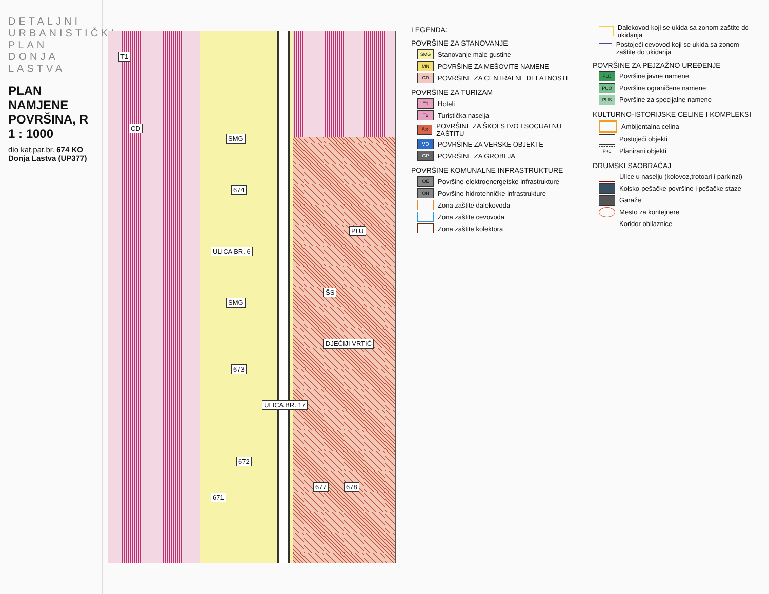DETALJNI URBANISTIČKI PLAN DONJA LASTVA
PLAN NAMJENE POVRŠINA, R 1 : 1000
dio kat.par.br. 674 KO Donja Lastva (UP377)
T1
CD
SMG
SMG
ŠS
ULICA BR. 6
ULICA BR. 17
674
673
671
672
677 678
PUJ
DJEČIJI VRTIĆ
LEGENDA:
POVRŠINE ZA STANOVANJE
SMG Stanovanje male gustine
MN POVRŠINE ZA MEŠOVITE NAMENE
CD POVRŠINE ZA CENTRALNE DELATNOSTI
POVRŠINE ZA TURIZAM
T1 Hoteli
T2 Turistička naselja
ŠS POVRŠINE ZA ŠKOLSTVO I SOCIJALNU ZAŠTITU
VO POVRŠINE ZA VERSKE OBJEKTE
GP POVRŠINE ZA GROBLJA
POVRŠINE KOMUNALNE INFRASTRUKTURE
OE Površine elektroenergetske infrastrukture
OH Površine hidrotehničke infrastrukture
Zona zaštite dalekovoda
Zona zaštite cevovoda
Zona zaštite kolektora
Dalekovod koji se ukida sa zonom zaštite do ukidanja
Postojeći cevovod koji se ukida sa zonom zaštite do ukidanja
POVRŠINE ZA PEJZAŽNO UREĐENJE
PUJ Površine javne namene
PUO Površine ograničene namene
PUS Površine za specijalne namene
KULTURNO-ISTORIJSKE CELINE I KOMPLEKSI
Ambijentalna celina
Postojeći objekti
P+1 Planirani objekti
DRUMSKI SAOBRAĆAJ
Ulice u naselju (kolovoz,trotoari i parkinzi)
Kolsko-pešačke površine i pešačke staze
Garaže
Mesto za kontejnere
Koridor obilaznice